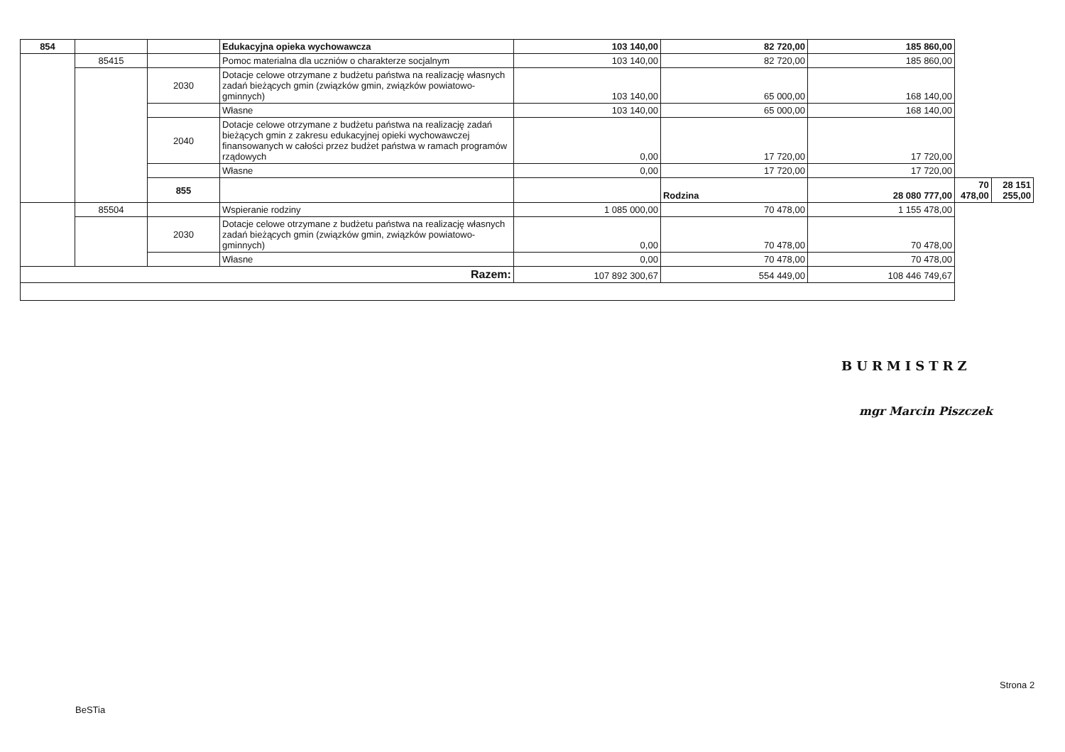| 854 | | | Edukacyjna opieka wychowawcza | 103 140,00 | 82 720,00 | 185 860,00 | | |
| | 85415 | | Pomoc materialna dla uczniów o charakterze socjalnym | 103 140,00 | 82 720,00 | 185 860,00 | | |
| | | 2030 | Dotacje celowe otrzymane z budżetu państwa na realizację własnych zadań bieżących gmin (związków gmin, związków powiatowo-gminnych) | 103 140,00 | 65 000,00 | 168 140,00 | | |
| | | | Własne | 103 140,00 | 65 000,00 | 168 140,00 | | |
| | | 2040 | Dotacje celowe otrzymane z budżetu państwa na realizację zadań bieżących gmin z zakresu edukacyjnej opieki wychowawczej finansowanych w całości przez budżet państwa w ramach programów rządowych | 0,00 | 17 720,00 | 17 720,00 | | |
| | | | Własne | 0,00 | 17 720,00 | 17 720,00 | | |
| | | 855 | | | Rodzina | 28 080 777,00 | 70 478,00 | 28 151 255,00 |
| | 85504 | | Wspieranie rodziny | 1 085 000,00 | 70 478,00 | 1 155 478,00 | | |
| | | 2030 | Dotacje celowe otrzymane z budżetu państwa na realizację własnych zadań bieżących gmin (związków gmin, związków powiatowo-gminnych) | 0,00 | 70 478,00 | 70 478,00 | | |
| | | | Własne | 0,00 | 70 478,00 | 70 478,00 | | |
| Razem: | | | | 107 892 300,67 | 554 449,00 | 108 446 749,67 | | |
BURMISTRZ
mgr Marcin Piszczek
Strona 2
BeSTia